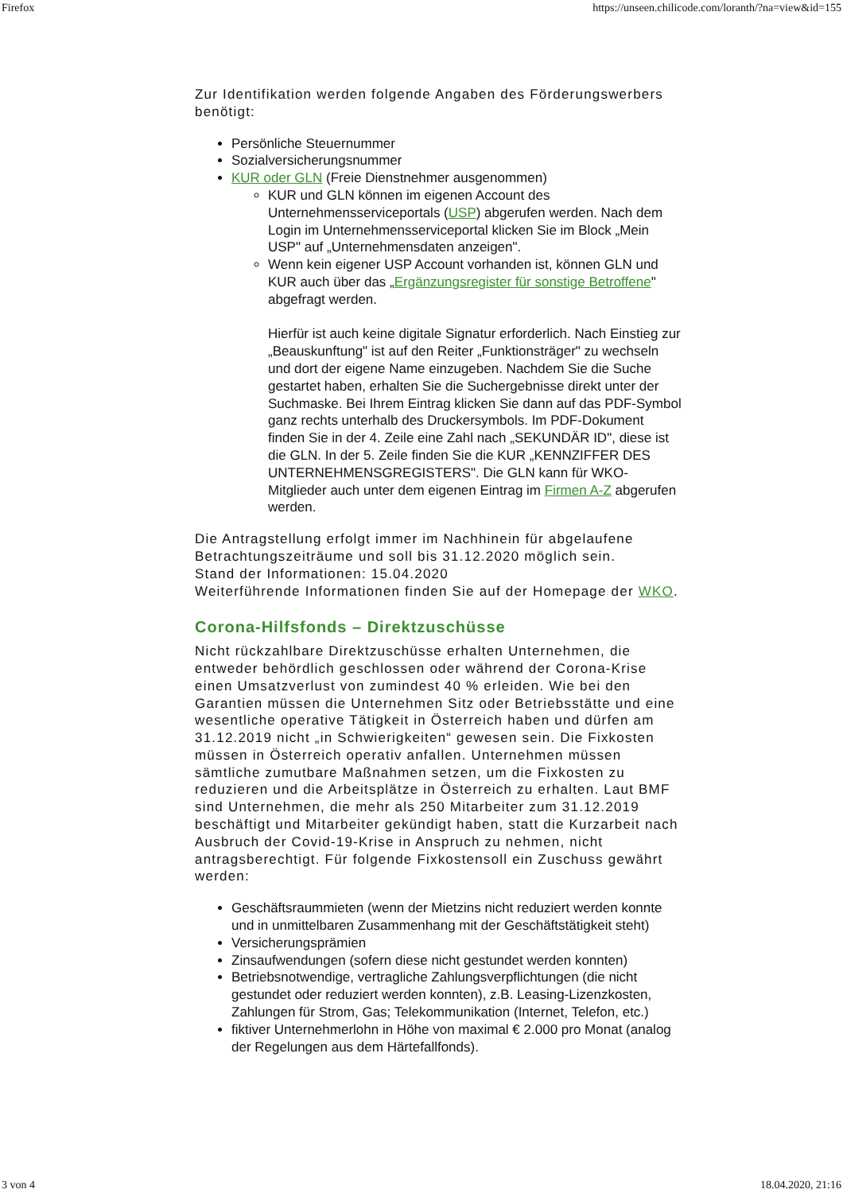Firefox https://unseen.chilicode.com/loranth/?na=view&id=155
Zur Identifikation werden folgende Angaben des Förderungswerbers benötigt:
Persönliche Steuernummer
Sozialversicherungsnummer
KUR oder GLN (Freie Dienstnehmer ausgenommen)
KUR und GLN können im eigenen Account des Unternehmensserviceportals (USP) abgerufen werden. Nach dem Login im Unternehmensserviceportal klicken Sie im Block „Mein USP" auf „Unternehmensdaten anzeigen".
Wenn kein eigener USP Account vorhanden ist, können GLN und KUR auch über das „Ergänzungsregister für sonstige Betroffene" abgefragt werden.
Hierfür ist auch keine digitale Signatur erforderlich. Nach Einstieg zur „Beauskunftung" ist auf den Reiter „Funktionsträger" zu wechseln und dort der eigene Name einzugeben. Nachdem Sie die Suche gestartet haben, erhalten Sie die Suchergebnisse direkt unter der Suchmaske. Bei Ihrem Eintrag klicken Sie dann auf das PDF-Symbol ganz rechts unterhalb des Druckersymbols. Im PDF-Dokument finden Sie in der 4. Zeile eine Zahl nach „SEKUNDÄR ID", diese ist die GLN. In der 5. Zeile finden Sie die KUR „KENNZIFFER DES UNTERNEHMENSGREGISTERS". Die GLN kann für WKO-Mitglieder auch unter dem eigenen Eintrag im Firmen A-Z abgerufen werden.
Die Antragstellung erfolgt immer im Nachhinein für abgelaufene Betrachtungszeiträume und soll bis 31.12.2020 möglich sein.
Stand der Informationen: 15.04.2020
Weiterführende Informationen finden Sie auf der Homepage der WKO.
Corona-Hilfsfonds – Direktzuschüsse
Nicht rückzahlbare Direktzuschüsse erhalten Unternehmen, die entweder behördlich geschlossen oder während der Corona-Krise einen Umsatzverlust von zumindest 40 % erleiden. Wie bei den Garantien müssen die Unternehmen Sitz oder Betriebsstätte und eine wesentliche operative Tätigkeit in Österreich haben und dürfen am 31.12.2019 nicht „in Schwierigkeiten“ gewesen sein. Die Fixkosten müssen in Österreich operativ anfallen. Unternehmen müssen sämtliche zumutbare Maßnahmen setzen, um die Fixkosten zu reduzieren und die Arbeitsplätze in Österreich zu erhalten. Laut BMF sind Unternehmen, die mehr als 250 Mitarbeiter zum 31.12.2019 beschäftigt und Mitarbeiter gekündigt haben, statt die Kurzarbeit nach Ausbruch der Covid-19-Krise in Anspruch zu nehmen, nicht antragsberechtigt. Für folgende Fixkostensoll ein Zuschuss gewährt werden:
Geschäftsraummieten (wenn der Mietzins nicht reduziert werden konnte und in unmittelbaren Zusammenhang mit der Geschäftstätigkeit steht)
Versicherungsprämien
Zinsaufwendungen (sofern diese nicht gestundet werden konnten)
Betriebsnotwendige, vertragliche Zahlungsverpflichtungen (die nicht gestundet oder reduziert werden konnten), z.B. Leasing-Lizenzkosten, Zahlungen für Strom, Gas; Telekommunikation (Internet, Telefon, etc.)
fiktiver Unternehmerlohn in Höhe von maximal € 2.000 pro Monat (analog der Regelungen aus dem Härtefallfonds).
3 von 4 18.04.2020, 21:16